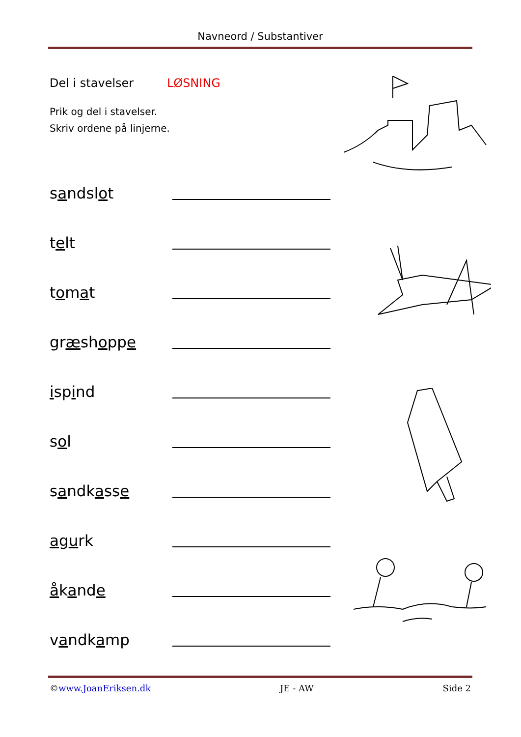Navneord / Substantiver
Del i stavelser LØSNING
Prik og del i stavelser.
Skriv ordene på linjerne.
sandslot
telt
tomat
græshoppe
ispind
sol
sandkasse
agurk
åkande
vandkamp
©www.JoanEriksen.dk JE - AW Side 2